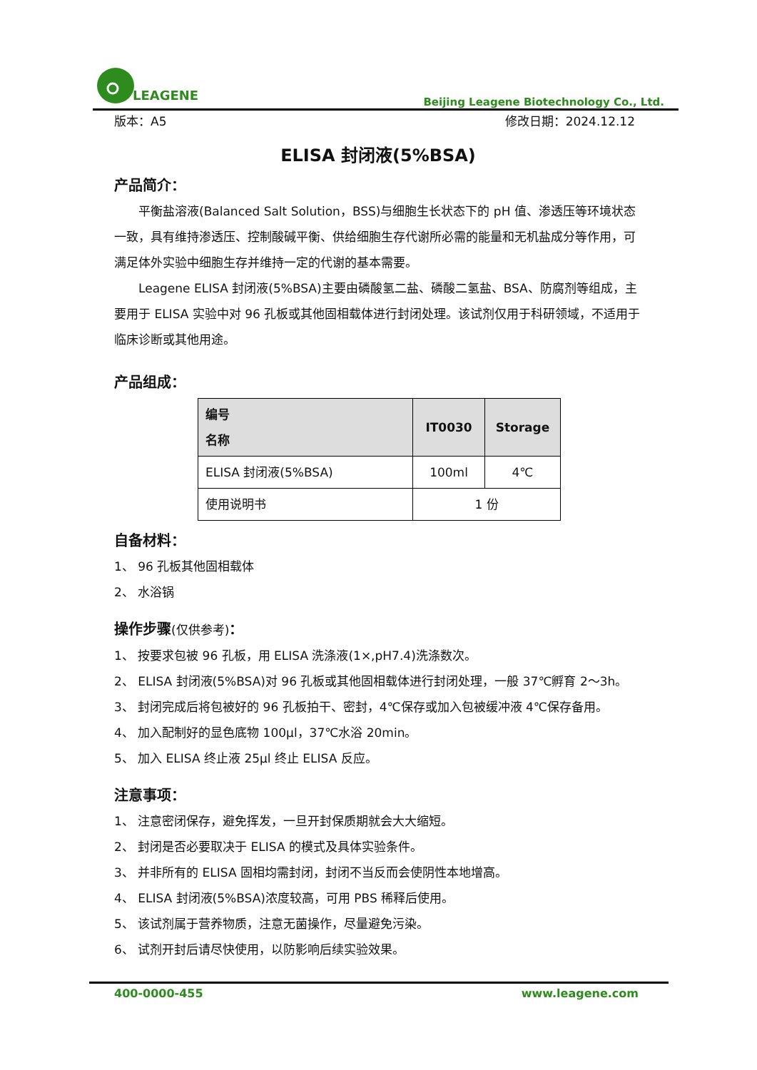LEAGENE
Beijing Leagene Biotechnology Co., Ltd.
版本：A5 修改日期：2024.12.12
ELISA 封闭液(5%BSA)
产品简介：
平衡盐溶液(Balanced Salt Solution，BSS)与细胞生长状态下的 pH 值、渗透压等环境状态一致，具有维持渗透压、控制酸碱平衡、供给细胞生存代谢所必需的能量和无机盐成分等作用，可满足体外实验中细胞生存并维持一定的代谢的基本需要。
Leagene ELISA 封闭液(5%BSA)主要由磷酸氢二盐、磷酸二氢盐、BSA、防腐剂等组成，主要用于 ELISA 实验中对 96 孔板或其他固相载体进行封闭处理。该试剂仅用于科研领域，不适用于临床诊断或其他用途。
产品组成：
| 编号 名称 | IT0030 | Storage |
| --- | --- | --- |
| ELISA 封闭液(5%BSA) | 100ml | 4℃ |
| 使用说明书 | 1 份 | |
自备材料：
1、 96 孔板其他固相载体
2、 水浴锅
操作步骤(仅供参考)：
1、 按要求包被 96 孔板，用 ELISA 洗涤液(1×,pH7.4)洗涤数次。
2、 ELISA 封闭液(5%BSA)对 96 孔板或其他固相载体进行封闭处理，一般 37℃孵育 2～3h。
3、 封闭完成后将包被好的 96 孔板拍干、密封，4℃保存或加入包被缓冲液 4℃保存备用。
4、 加入配制好的显色底物 100μl，37℃水浴 20min。
5、 加入 ELISA 终止液 25μl 终止 ELISA 反应。
注意事项：
1、 注意密闭保存，避免挥发，一旦开封保质期就会大大缩短。
2、 封闭是否必要取决于 ELISA 的模式及具体实验条件。
3、 并非所有的 ELISA 固相均需封闭，封闭不当反而会使阴性本地增高。
4、 ELISA 封闭液(5%BSA)浓度较高，可用 PBS 稀释后使用。
5、 该试剂属于营养物质，注意无菌操作，尽量避免污染。
6、 试剂开封后请尽快使用，以防影响后续实验效果。
400-0000-455 www.leagene.com